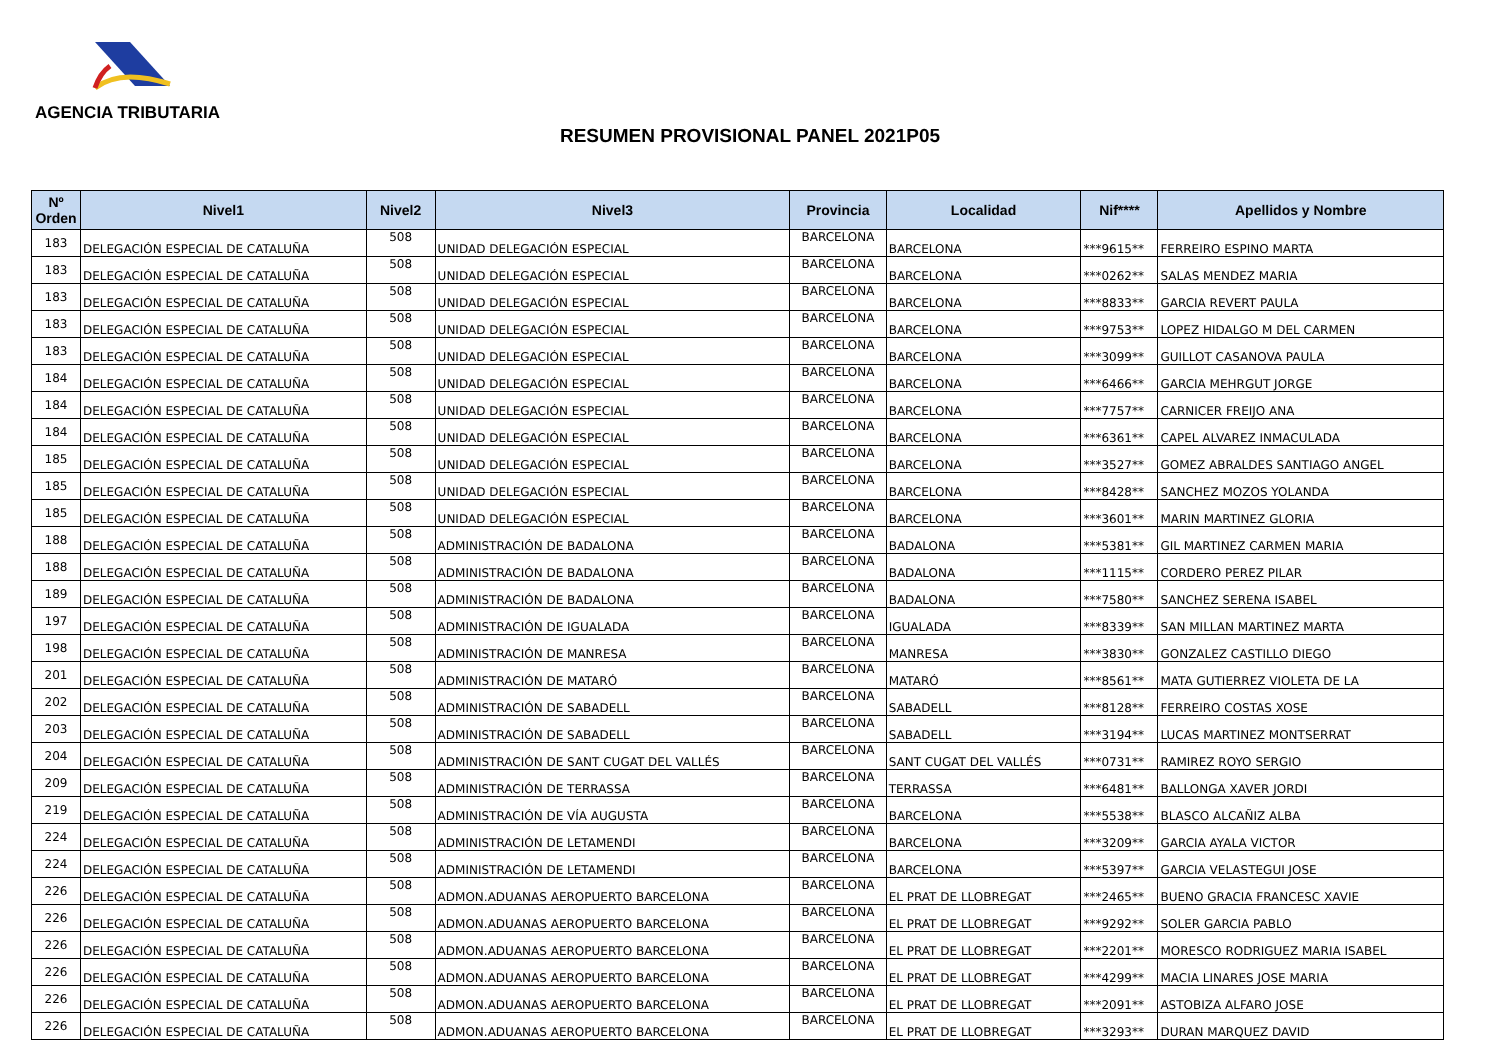AGENCIA TRIBUTARIA
RESUMEN PROVISIONAL PANEL 2021P05
| Nº Orden | Nivel1 | Nivel2 | Nivel3 | Provincia | Localidad | Nif**** | Apellidos y Nombre |
| --- | --- | --- | --- | --- | --- | --- | --- |
| 183 | DELEGACIÓN ESPECIAL DE CATALUÑA | 508 | UNIDAD DELEGACIÓN ESPECIAL | BARCELONA | BARCELONA | ***9615** | FERREIRO ESPINO MARTA |
| 183 | DELEGACIÓN ESPECIAL DE CATALUÑA | 508 | UNIDAD DELEGACIÓN ESPECIAL | BARCELONA | BARCELONA | ***0262** | SALAS MENDEZ MARIA |
| 183 | DELEGACIÓN ESPECIAL DE CATALUÑA | 508 | UNIDAD DELEGACIÓN ESPECIAL | BARCELONA | BARCELONA | ***8833** | GARCIA REVERT PAULA |
| 183 | DELEGACIÓN ESPECIAL DE CATALUÑA | 508 | UNIDAD DELEGACIÓN ESPECIAL | BARCELONA | BARCELONA | ***9753** | LOPEZ HIDALGO M DEL CARMEN |
| 183 | DELEGACIÓN ESPECIAL DE CATALUÑA | 508 | UNIDAD DELEGACIÓN ESPECIAL | BARCELONA | BARCELONA | ***3099** | GUILLOT CASANOVA PAULA |
| 184 | DELEGACIÓN ESPECIAL DE CATALUÑA | 508 | UNIDAD DELEGACIÓN ESPECIAL | BARCELONA | BARCELONA | ***6466** | GARCIA MEHRGUT JORGE |
| 184 | DELEGACIÓN ESPECIAL DE CATALUÑA | 508 | UNIDAD DELEGACIÓN ESPECIAL | BARCELONA | BARCELONA | ***7757** | CARNICER FREIJO ANA |
| 184 | DELEGACIÓN ESPECIAL DE CATALUÑA | 508 | UNIDAD DELEGACIÓN ESPECIAL | BARCELONA | BARCELONA | ***6361** | CAPEL ALVAREZ INMACULADA |
| 185 | DELEGACIÓN ESPECIAL DE CATALUÑA | 508 | UNIDAD DELEGACIÓN ESPECIAL | BARCELONA | BARCELONA | ***3527** | GOMEZ ABRALDES SANTIAGO ANGEL |
| 185 | DELEGACIÓN ESPECIAL DE CATALUÑA | 508 | UNIDAD DELEGACIÓN ESPECIAL | BARCELONA | BARCELONA | ***8428** | SANCHEZ MOZOS YOLANDA |
| 185 | DELEGACIÓN ESPECIAL DE CATALUÑA | 508 | UNIDAD DELEGACIÓN ESPECIAL | BARCELONA | BARCELONA | ***3601** | MARIN MARTINEZ GLORIA |
| 188 | DELEGACIÓN ESPECIAL DE CATALUÑA | 508 | ADMINISTRACIÓN DE BADALONA | BARCELONA | BADALONA | ***5381** | GIL MARTINEZ CARMEN MARIA |
| 188 | DELEGACIÓN ESPECIAL DE CATALUÑA | 508 | ADMINISTRACIÓN DE BADALONA | BARCELONA | BADALONA | ***1115** | CORDERO PEREZ PILAR |
| 189 | DELEGACIÓN ESPECIAL DE CATALUÑA | 508 | ADMINISTRACIÓN DE BADALONA | BARCELONA | BADALONA | ***7580** | SANCHEZ SERENA ISABEL |
| 197 | DELEGACIÓN ESPECIAL DE CATALUÑA | 508 | ADMINISTRACIÓN DE IGUALADA | BARCELONA | IGUALADA | ***8339** | SAN MILLAN MARTINEZ MARTA |
| 198 | DELEGACIÓN ESPECIAL DE CATALUÑA | 508 | ADMINISTRACIÓN DE MANRESA | BARCELONA | MANRESA | ***3830** | GONZALEZ CASTILLO DIEGO |
| 201 | DELEGACIÓN ESPECIAL DE CATALUÑA | 508 | ADMINISTRACIÓN DE MATARÓ | BARCELONA | MATARÓ | ***8561** | MATA GUTIERREZ VIOLETA DE LA |
| 202 | DELEGACIÓN ESPECIAL DE CATALUÑA | 508 | ADMINISTRACIÓN DE SABADELL | BARCELONA | SABADELL | ***8128** | FERREIRO COSTAS XOSE |
| 203 | DELEGACIÓN ESPECIAL DE CATALUÑA | 508 | ADMINISTRACIÓN DE SABADELL | BARCELONA | SABADELL | ***3194** | LUCAS MARTINEZ MONTSERRAT |
| 204 | DELEGACIÓN ESPECIAL DE CATALUÑA | 508 | ADMINISTRACIÓN DE SANT CUGAT DEL VALLÉS | BARCELONA | SANT CUGAT DEL VALLÉS | ***0731** | RAMIREZ ROYO SERGIO |
| 209 | DELEGACIÓN ESPECIAL DE CATALUÑA | 508 | ADMINISTRACIÓN DE TERRASSA | BARCELONA | TERRASSA | ***6481** | BALLONGA XAVER JORDI |
| 219 | DELEGACIÓN ESPECIAL DE CATALUÑA | 508 | ADMINISTRACIÓN DE VÍA AUGUSTA | BARCELONA | BARCELONA | ***5538** | BLASCO ALCAÑIZ ALBA |
| 224 | DELEGACIÓN ESPECIAL DE CATALUÑA | 508 | ADMINISTRACIÓN DE LETAMENDI | BARCELONA | BARCELONA | ***3209** | GARCIA AYALA VICTOR |
| 224 | DELEGACIÓN ESPECIAL DE CATALUÑA | 508 | ADMINISTRACIÓN DE LETAMENDI | BARCELONA | BARCELONA | ***5397** | GARCIA VELASTEGUI JOSE |
| 226 | DELEGACIÓN ESPECIAL DE CATALUÑA | 508 | ADMON.ADUANAS AEROPUERTO BARCELONA | BARCELONA | EL PRAT DE LLOBREGAT | ***2465** | BUENO GRACIA FRANCESC XAVIE |
| 226 | DELEGACIÓN ESPECIAL DE CATALUÑA | 508 | ADMON.ADUANAS AEROPUERTO BARCELONA | BARCELONA | EL PRAT DE LLOBREGAT | ***9292** | SOLER GARCIA PABLO |
| 226 | DELEGACIÓN ESPECIAL DE CATALUÑA | 508 | ADMON.ADUANAS AEROPUERTO BARCELONA | BARCELONA | EL PRAT DE LLOBREGAT | ***2201** | MORESCO RODRIGUEZ MARIA ISABEL |
| 226 | DELEGACIÓN ESPECIAL DE CATALUÑA | 508 | ADMON.ADUANAS AEROPUERTO BARCELONA | BARCELONA | EL PRAT DE LLOBREGAT | ***4299** | MACIA LINARES JOSE MARIA |
| 226 | DELEGACIÓN ESPECIAL DE CATALUÑA | 508 | ADMON.ADUANAS AEROPUERTO BARCELONA | BARCELONA | EL PRAT DE LLOBREGAT | ***2091** | ASTOBIZA ALFARO JOSE |
| 226 | DELEGACIÓN ESPECIAL DE CATALUÑA | 508 | ADMON.ADUANAS AEROPUERTO BARCELONA | BARCELONA | EL PRAT DE LLOBREGAT | ***3293** | DURAN MARQUEZ DAVID |